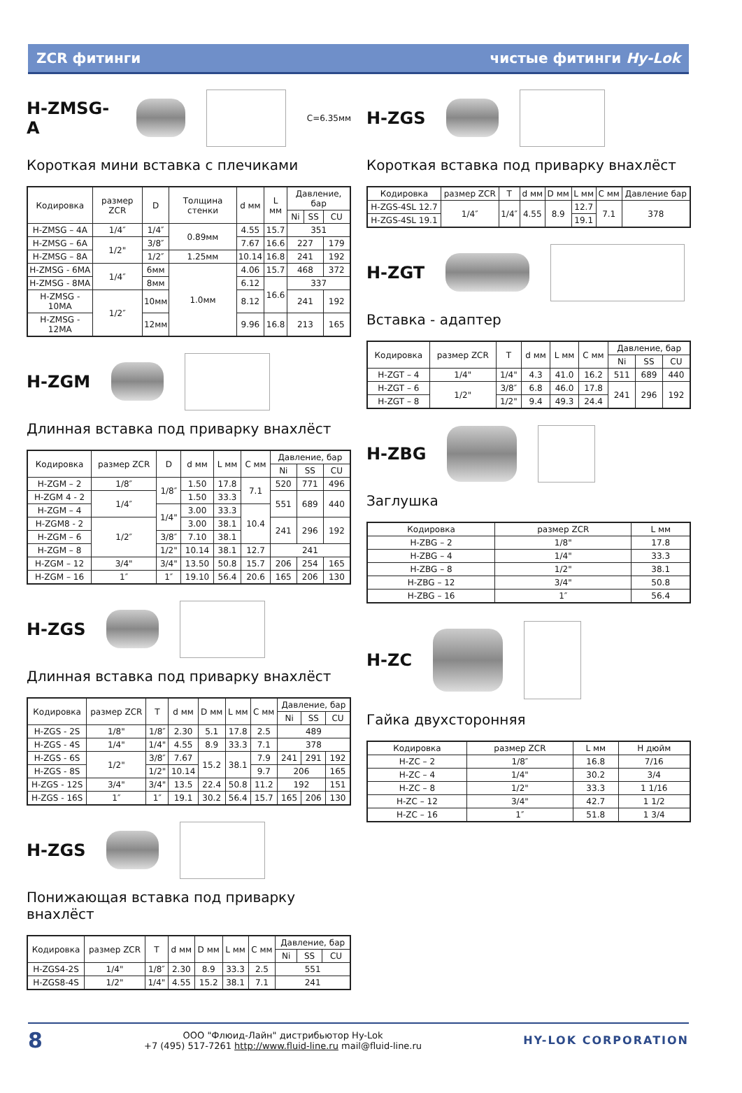ZCR фитинги чистые фитинги Hy-Lok
H-ZMSG-A
C=6.35мм
Короткая мини вставка с плечиками
| Кодировка | размер ZCR | D | Толщина стенки | d мм | L мм | Давление, бар | | |
| --- | --- | --- | --- | --- | --- | --- | --- | --- |
| | | | | | | Ni | SS | CU |
| H-ZMSG – 4A | 1/4″ | 1/4″ | 0.89мм | 4.55 | 15.7 | 351 | | |
| H-ZMSG – 6A | 1/2" | 3/8″ | | 7.67 | 16.6 | 227 | | 179 |
| H-ZMSG – 8A | | 1/2″ | 1.25мм | 10.14 | 16.8 | 241 | | 192 |
| H-ZMSG - 6MA | 1/4″ | 6мм | 1.0мм | 4.06 | 15.7 | 468 | | 372 |
| H-ZMSG - 8MA | | 8мм | | 6.12 | 16.6 | 337 | | |
| H-ZMSG - 10MA | 1/2″ | 10мм | | 8.12 | | 241 | | 192 |
| H-ZMSG - 12MA | | 12мм | | 9.96 | 16.8 | 213 | | 165 |
H-ZGM
Длинная вставка под приварку внахлёст
| Кодировка | размер ZCR | D | d мм | L мм | C мм | Давление, бар | | |
| --- | --- | --- | --- | --- | --- | --- | --- | --- |
| | | | | | | Ni | SS | CU |
| H-ZGM – 2 | 1/8″ | 1/8″ | 1.50 | 17.8 | 7.1 | 520 | 771 | 496 |
| H-ZGM 4 - 2 | 1/4″ | | 1.50 | 33.3 | | 551 | 689 | 440 |
| H-ZGM – 4 | | 1/4" | 3.00 | 33.3 | 10.4 | | | |
| H-ZGM8 - 2 | 1/2″ | | 3.00 | 38.1 | | 241 | 296 | 192 |
| H-ZGM – 6 | | 3/8″ | 7.10 | 38.1 | | | | |
| H-ZGM – 8 | | 1/2" | 10.14 | 38.1 | 12.7 | 241 | | |
| H-ZGM – 12 | 3/4" | 3/4" | 13.50 | 50.8 | 15.7 | 206 | 254 | 165 |
| H-ZGM – 16 | 1″ | 1″ | 19.10 | 56.4 | 20.6 | 165 | 206 | 130 |
H-ZGS
Длинная вставка под приварку внахлёст
| Кодировка | размер ZCR | T | d мм | D мм | L мм | C мм | Давление, бар | | |
| --- | --- | --- | --- | --- | --- | --- | --- | --- | --- |
| | | | | | | | Ni | SS | CU |
| H-ZGS - 2S | 1/8" | 1/8″ | 2.30 | 5.1 | 17.8 | 2.5 | 489 | | |
| H-ZGS - 4S | 1/4" | 1/4" | 4.55 | 8.9 | 33.3 | 7.1 | 378 | | |
| H-ZGS - 6S | 1/2" | 3/8″ | 7.67 | 15.2 | 38.1 | 7.9 | 241 | 291 | 192 |
| H-ZGS - 8S | | 1/2" | 10.14 | | | 9.7 | 206 | | 165 |
| H-ZGS - 12S | 3/4" | 3/4" | 13.5 | 22.4 | 50.8 | 11.2 | 192 | | 151 |
| H-ZGS - 16S | 1″ | 1″ | 19.1 | 30.2 | 56.4 | 15.7 | 165 | 206 | 130 |
H-ZGS
Понижающая вставка под приварку внахлёст
| Кодировка | размер ZCR | T | d мм | D мм | L мм | C мм | Давление, бар | | |
| --- | --- | --- | --- | --- | --- | --- | --- | --- | --- |
| | | | | | | | Ni | SS | CU |
| H-ZGS4-2S | 1/4" | 1/8″ | 2.30 | 8.9 | 33.3 | 2.5 | 551 | | |
| H-ZGS8-4S | 1/2" | 1/4" | 4.55 | 15.2 | 38.1 | 7.1 | 241 | | |
H-ZGS
Короткая вставка под приварку внахлёст
| Кодировка | размер ZCR | T | d мм | D мм | L мм | C мм | Давление бар |
| --- | --- | --- | --- | --- | --- | --- | --- |
| H-ZGS-4SL 12.7 | 1/4″ | 1/4″ | 4.55 | 8.9 | 12.7 | 7.1 | 378 |
| H-ZGS-4SL 19.1 | | | | | 19.1 | | |
H-ZGT
Вставка - адаптер
| Кодировка | размер ZCR | T | d мм | L мм | C мм | Давление, бар | | |
| --- | --- | --- | --- | --- | --- | --- | --- | --- |
| | | | | | | Ni | SS | CU |
| H-ZGT – 4 | 1/4" | 1/4" | 4.3 | 41.0 | 16.2 | 511 | 689 | 440 |
| H-ZGT – 6 | 1/2" | 3/8″ | 6.8 | 46.0 | 17.8 | 241 | 296 | 192 |
| H-ZGT – 8 | | 1/2" | 9.4 | 49.3 | 24.4 | | | |
H-ZBG
Заглушка
| Кодировка | размер ZCR | L мм |
| --- | --- | --- |
| H-ZBG – 2 | 1/8" | 17.8 |
| H-ZBG – 4 | 1/4" | 33.3 |
| H-ZBG – 8 | 1/2" | 38.1 |
| H-ZBG – 12 | 3/4" | 50.8 |
| H-ZBG – 16 | 1″ | 56.4 |
H-ZC
Гайка двухсторонняя
| Кодировка | размер ZCR | L мм | H дюйм |
| --- | --- | --- | --- |
| H-ZC – 2 | 1/8″ | 16.8 | 7/16 |
| H-ZC – 4 | 1/4" | 30.2 | 3/4 |
| H-ZC – 8 | 1/2" | 33.3 | 1 1/16 |
| H-ZC – 12 | 3/4" | 42.7 | 1 1/2 |
| H-ZC – 16 | 1″ | 51.8 | 1 3/4 |
8 ООО "Флюид-Лайн" дистрибьютор Hy-Lok
+7 (495) 517-7261 http://www.fluid-line.ru mail@fluid-line.ru HY-LOK CORPORATION